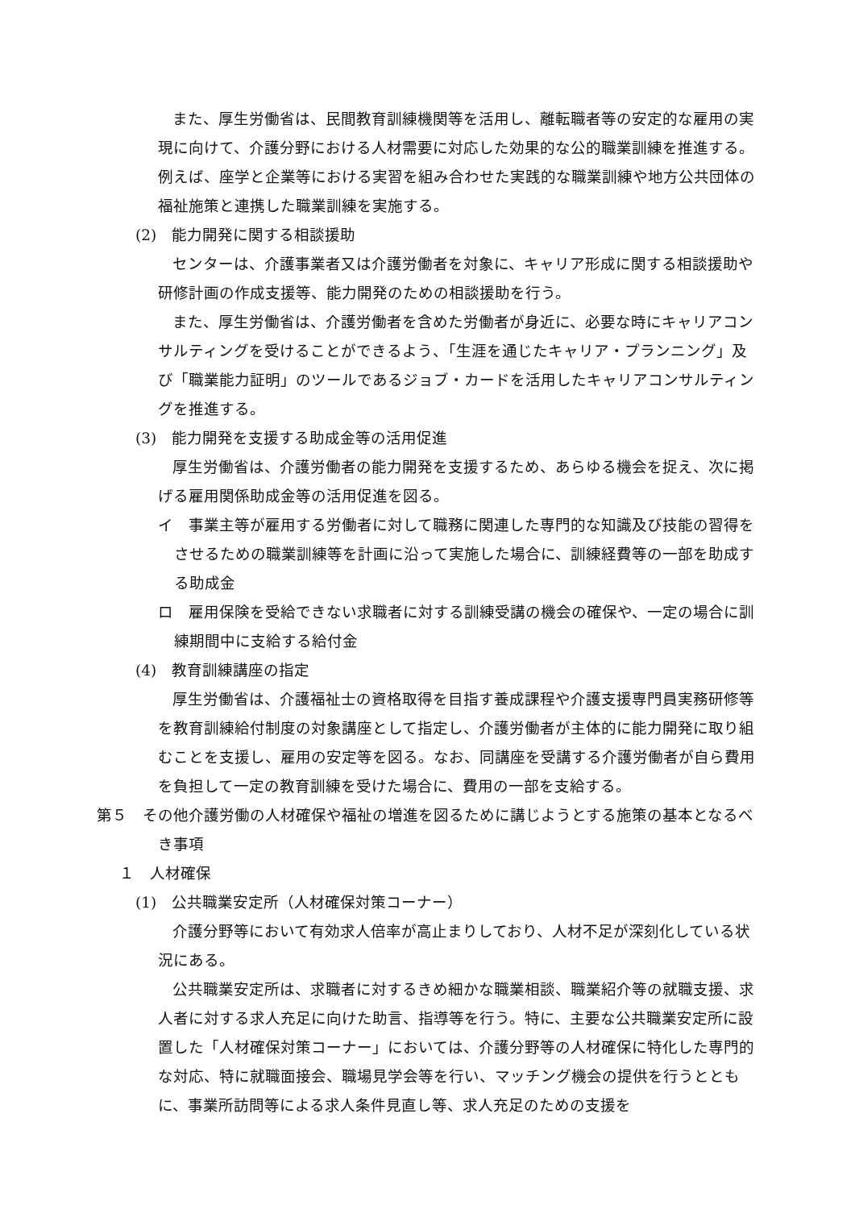また、厚生労働省は、民間教育訓練機関等を活用し、離転職者等の安定的な雇用の実現に向けて、介護分野における人材需要に対応した効果的な公的職業訓練を推進する。例えば、座学と企業等における実習を組み合わせた実践的な職業訓練や地方公共団体の福祉施策と連携した職業訓練を実施する。
(2)　能力開発に関する相談援助
センターは、介護事業者又は介護労働者を対象に、キャリア形成に関する相談援助や研修計画の作成支援等、能力開発のための相談援助を行う。
また、厚生労働省は、介護労働者を含めた労働者が身近に、必要な時にキャリアコンサルティングを受けることができるよう、「生涯を通じたキャリア・プランニング」及び「職業能力証明」のツールであるジョブ・カードを活用したキャリアコンサルティングを推進する。
(3)　能力開発を支援する助成金等の活用促進
厚生労働省は、介護労働者の能力開発を支援するため、あらゆる機会を捉え、次に掲げる雇用関係助成金等の活用促進を図る。
イ　事業主等が雇用する労働者に対して職務に関連した専門的な知識及び技能の習得をさせるための職業訓練等を計画に沿って実施した場合に、訓練経費等の一部を助成する助成金
ロ　雇用保険を受給できない求職者に対する訓練受講の機会の確保や、一定の場合に訓練期間中に支給する給付金
(4)　教育訓練講座の指定
厚生労働省は、介護福祉士の資格取得を目指す養成課程や介護支援専門員実務研修等を教育訓練給付制度の対象講座として指定し、介護労働者が主体的に能力開発に取り組むことを支援し、雇用の安定等を図る。なお、同講座を受講する介護労働者が自ら費用を負担して一定の教育訓練を受けた場合に、費用の一部を支給する。
第５　その他介護労働の人材確保や福祉の増進を図るために講じようとする施策の基本となるべき事項
１　人材確保
(1)　公共職業安定所（人材確保対策コーナー）
介護分野等において有効求人倍率が高止まりしており、人材不足が深刻化している状況にある。
公共職業安定所は、求職者に対するきめ細かな職業相談、職業紹介等の就職支援、求人者に対する求人充足に向けた助言、指導等を行う。特に、主要な公共職業安定所に設置した「人材確保対策コーナー」においては、介護分野等の人材確保に特化した専門的な対応、特に就職面接会、職場見学会等を行い、マッチング機会の提供を行うとともに、事業所訪問等による求人条件見直し等、求人充足のための支援を